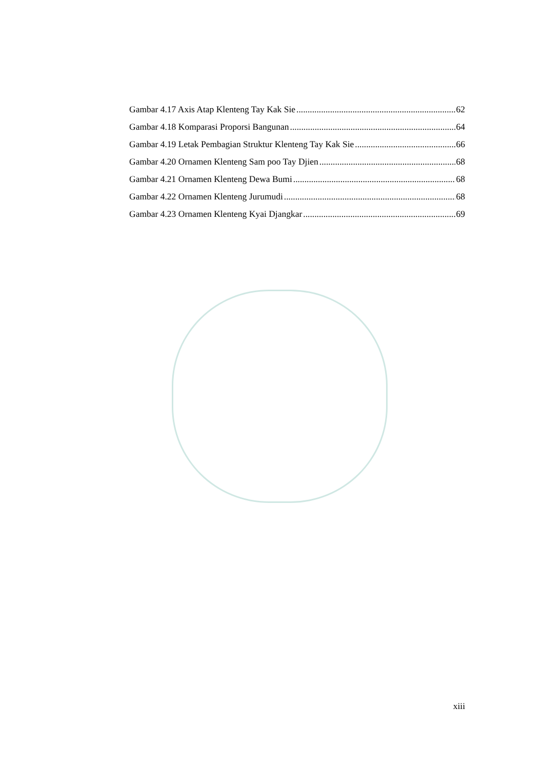Gambar 4.17 Axis Atap Klenteng Tay Kak Sie 62
Gambar 4.18 Komparasi Proporsi Bangunan 64
Gambar 4.19 Letak Pembagian Struktur Klenteng Tay Kak Sie 66
Gambar 4.20 Ornamen Klenteng Sam poo Tay Djien 68
Gambar 4.21 Ornamen Klenteng Dewa Bumi 68
Gambar 4.22 Ornamen Klenteng Jurumudi 68
Gambar 4.23 Ornamen Klenteng Kyai Djangkar 69
xiii